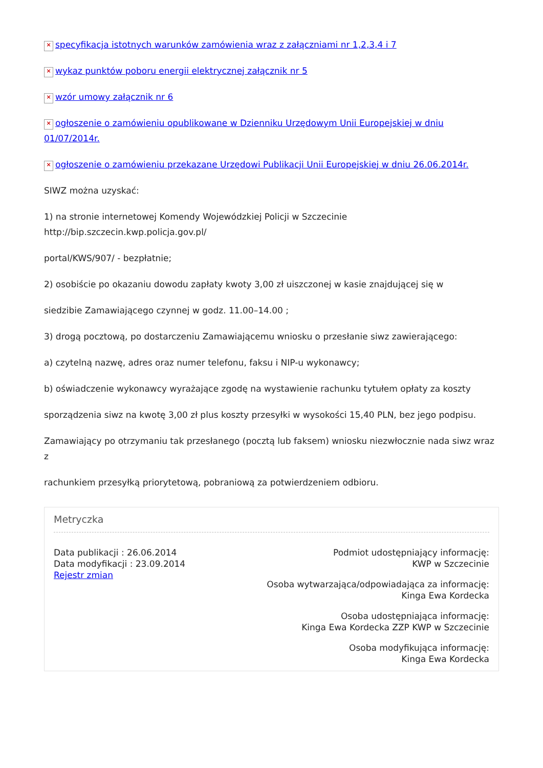× specyfikacja istotnych warunków zamówienia wraz z załączniami nr 1,2,3,4 i 7
× wykaz punktów poboru energii elektrycznej załącznik nr 5
× wzór umowy załącznik nr 6
× ogłoszenie o zamówieniu opublikowane w Dzienniku Urzędowym Unii Europejskiej w dniu 01/07/2014r.
× ogłoszenie o zamówieniu przekazane Urzędowi Publikacji Unii Europejskiej w dniu 26.06.2014r.
SIWZ można uzyskać:
1) na stronie internetowej Komendy Wojewódzkiej Policji w Szczecinie
http://bip.szczecin.kwp.policja.gov.pl/
portal/KWS/907/ - bezpłatnie;
2) osobiście po okazaniu dowodu zapłaty kwoty 3,00 zł uiszczonej w kasie znajdującej się w
siedzibie Zamawiającego czynnej w godz. 11.00–14.00 ;
3) drogą pocztową, po dostarczeniu Zamawiającemu wniosku o przesłanie siwz zawierającego:
a) czytelną nazwę, adres oraz numer telefonu, faksu i NIP-u wykonawcy;
b) oświadczenie wykonawcy wyrażające zgodę na wystawienie rachunku tytułem opłaty za koszty
sporządzenia siwz na kwotę 3,00 zł plus koszty przesyłki w wysokości 15,40 PLN, bez jego podpisu.
Zamawiający po otrzymaniu tak przesłanego (pocztą lub faksem) wniosku niezwłocznie nada siwz wraz z
rachunkiem przesyłką priorytetową, pobraniową za potwierdzeniem odbioru.
Metryczka
Data publikacji : 26.06.2014
Data modyfikacji : 23.09.2014
Rejestr zmian
Podmiot udostępniający informację:
KWP w Szczecinie
Osoba wytwarzająca/odpowiadająca za informację:
Kinga Ewa Kordecka
Osoba udostępniająca informację:
Kinga Ewa Kordecka ZZP KWP w Szczecinie
Osoba modyfikująca informację:
Kinga Ewa Kordecka